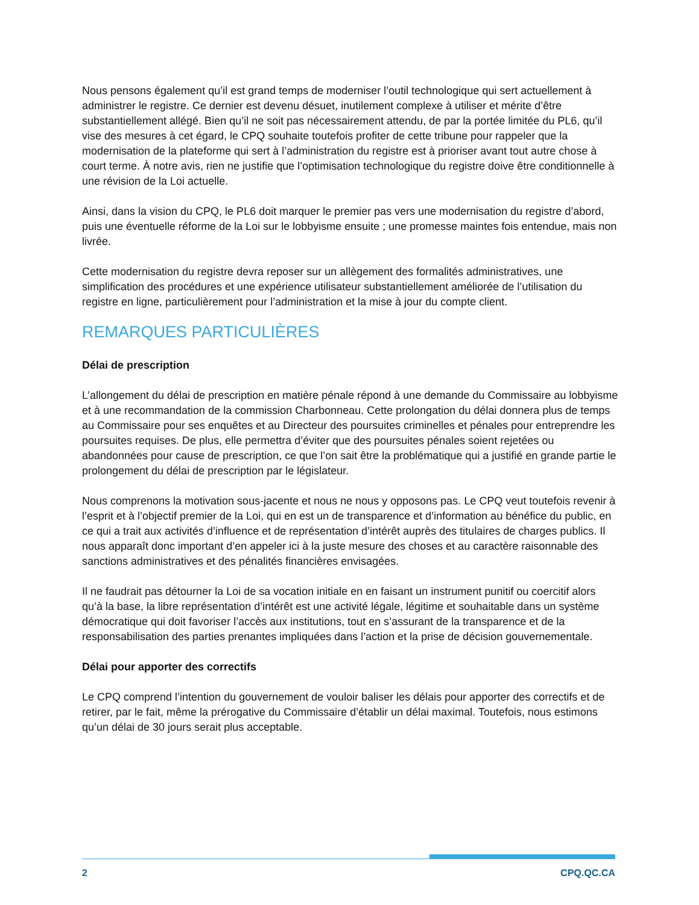Nous pensons également qu’il est grand temps de moderniser l’outil technologique qui sert actuellement à administrer le registre. Ce dernier est devenu désuet, inutilement complexe à utiliser et mérite d’être substantiellement allégé. Bien qu’il ne soit pas nécessairement attendu, de par la portée limitée du PL6, qu’il vise des mesures à cet égard, le CPQ souhaite toutefois profiter de cette tribune pour rappeler que la modernisation de la plateforme qui sert à l’administration du registre est à prioriser avant tout autre chose à court terme. À notre avis, rien ne justifie que l’optimisation technologique du registre doive être conditionnelle à une révision de la Loi actuelle.
Ainsi, dans la vision du CPQ, le PL6 doit marquer le premier pas vers une modernisation du registre d’abord, puis une éventuelle réforme de la Loi sur le lobbyisme ensuite ; une promesse maintes fois entendue, mais non livrée.
Cette modernisation du registre devra reposer sur un allègement des formalités administratives, une simplification des procédures et une expérience utilisateur substantiellement améliorée de l’utilisation du registre en ligne, particulièrement pour l’administration et la mise à jour du compte client.
REMARQUES PARTICULIÈRES
Délai de prescription
L’allongement du délai de prescription en matière pénale répond à une demande du Commissaire au lobbyisme et à une recommandation de la commission Charbonneau. Cette prolongation du délai donnera plus de temps au Commissaire pour ses enquêtes et au Directeur des poursuites criminelles et pénales pour entreprendre les poursuites requises. De plus, elle permettra d’éviter que des poursuites pénales soient rejetées ou abandonnées pour cause de prescription, ce que l’on sait être la problématique qui a justifié en grande partie le prolongement du délai de prescription par le législateur.
Nous comprenons la motivation sous-jacente et nous ne nous y opposons pas. Le CPQ veut toutefois revenir à l’esprit et à l’objectif premier de la Loi, qui en est un de transparence et d’information au bénéfice du public, en ce qui a trait aux activités d’influence et de représentation d’intérêt auprès des titulaires de charges publics. Il nous apparaît donc important d’en appeler ici à la juste mesure des choses et au caractère raisonnable des sanctions administratives et des pénalités financières envisagées.
Il ne faudrait pas détourner la Loi de sa vocation initiale en en faisant un instrument punitif ou coercitif alors qu’à la base, la libre représentation d’intérêt est une activité légale, légitime et souhaitable dans un système démocratique qui doit favoriser l’accès aux institutions, tout en s’assurant de la transparence et de la responsabilisation des parties prenantes impliquées dans l’action et la prise de décision gouvernementale.
Délai pour apporter des correctifs
Le CPQ comprend l’intention du gouvernement de vouloir baliser les délais pour apporter des correctifs et de retirer, par le fait, même la prérogative du Commissaire d’établir un délai maximal. Toutefois, nous estimons qu’un délai de 30 jours serait plus acceptable.
2 CPQ.QC.CA